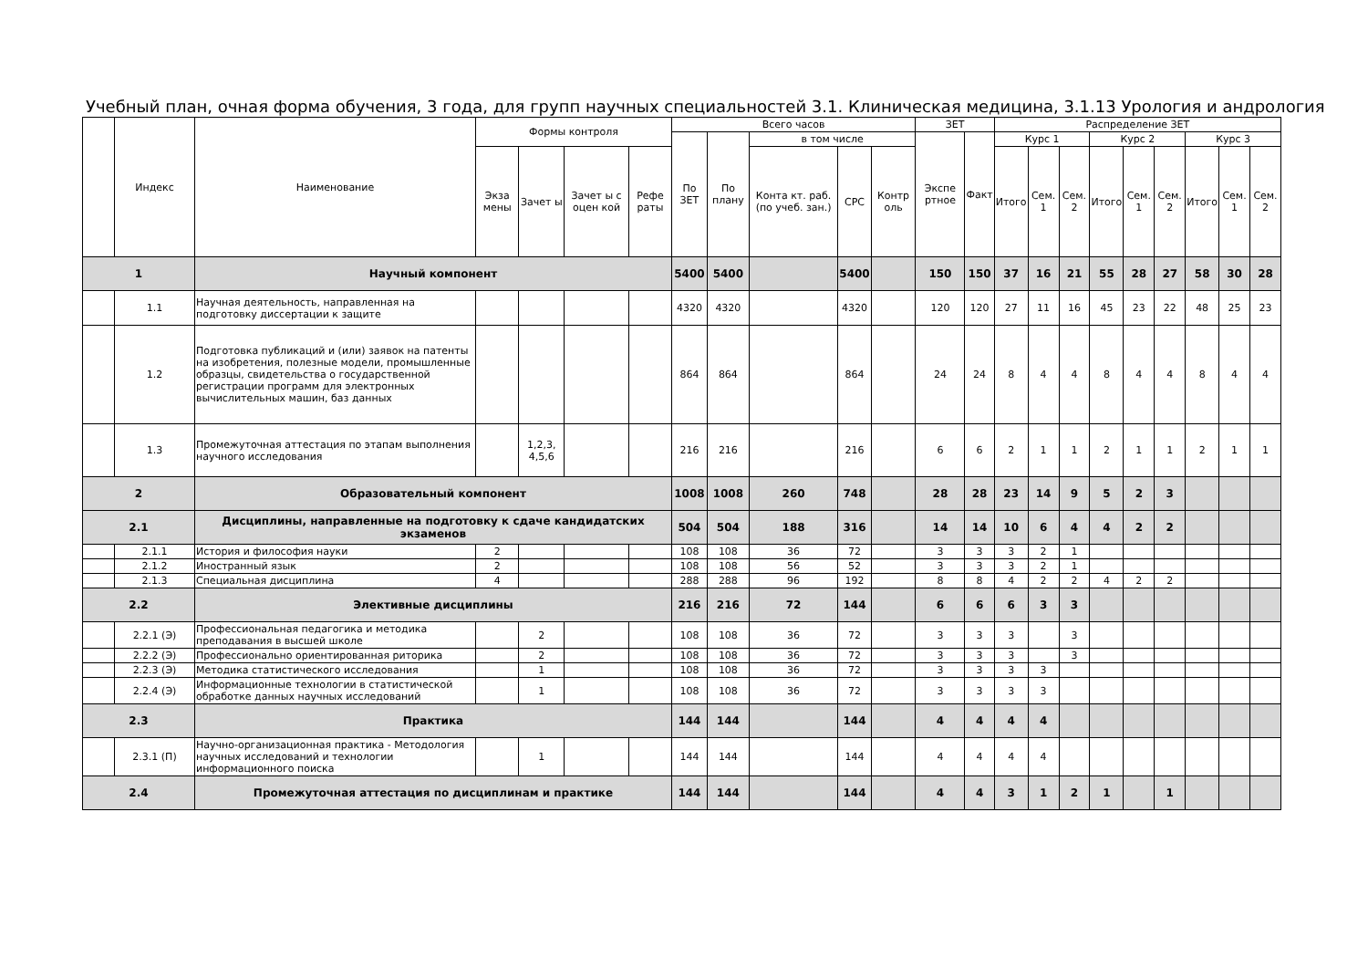Учебный план, очная форма обучения, 3 года, для групп научных специальностей 3.1. Клиническая медицина, 3.1.13 Урология и андрология
| | Индекс | Наименование | Формы контроля | | | | Всего часов | | | | | ЗЕТ | | Распределение ЗЕТ | | | | | | | | |
| --- | --- | --- | --- | --- | --- | --- | --- | --- | --- | --- | --- | --- | --- | --- | --- | --- | --- | --- | --- | --- | --- | --- |
| | | | | | | | По ЗЕТ | По плану | в том числе | | | Экспе ртное | Факт | Курс 1 | | | Курс 2 | | | Курс 3 | | |
| | | | Экза мены | Зачет ы | Зачет ы с оцен кой | Рефе раты | | | Конта кт. раб. (по учеб. зан.) | СРС | Контр оль | | | Итого | Сем. 1 | Сем. 2 | Итого | Сем. 1 | Сем. 2 | Итого | Сем. 1 | Сем. 2 |
| 1 | | Научный компонент | | | | | 5400 | 5400 | | 5400 | | 150 | 150 | 37 | 16 | 21 | 55 | 28 | 27 | 58 | 30 | 28 |
| | 1.1 | Научная деятельность, направленная на подготовку диссертации к защите | | | | | 4320 | 4320 | | 4320 | | 120 | 120 | 27 | 11 | 16 | 45 | 23 | 22 | 48 | 25 | 23 |
| | 1.2 | Подготовка публикаций и (или) заявок на патенты на изобретения, полезные модели, промышленные образцы, свидетельства о государственной регистрации программ для электронных вычислительных машин, баз данных | | | | | 864 | 864 | | 864 | | 24 | 24 | 8 | 4 | 4 | 8 | 4 | 4 | 8 | 4 | 4 |
| | 1.3 | Промежуточная аттестация по этапам выполнения научного исследования | | 1,2,3, 4,5,6 | | | 216 | 216 | | 216 | | 6 | 6 | 2 | 1 | 1 | 2 | 1 | 1 | 2 | 1 | 1 |
| 2 | | Образовательный компонент | | | | | 1008 | 1008 | 260 | 748 | | 28 | 28 | 23 | 14 | 9 | 5 | 2 | 3 | | | |
| 2.1 | | Дисциплины, направленные на подготовку к сдаче кандидатских экзаменов | | | | | 504 | 504 | 188 | 316 | | 14 | 14 | 10 | 6 | 4 | 4 | 2 | 2 | | | |
| | 2.1.1 | История и философия науки | 2 | | | | 108 | 108 | 36 | 72 | | 3 | 3 | 3 | 2 | 1 | | | | | | |
| | 2.1.2 | Иностранный язык | 2 | | | | 108 | 108 | 56 | 52 | | 3 | 3 | 3 | 2 | 1 | | | | | | |
| | 2.1.3 | Специальная дисциплина | 4 | | | | 288 | 288 | 96 | 192 | | 8 | 8 | 4 | 2 | 2 | 4 | 2 | 2 | | | |
| 2.2 | | Элективные дисциплины | | | | | 216 | 216 | 72 | 144 | | 6 | 6 | 6 | 3 | 3 | | | | | | |
| | 2.2.1 (Э) | Профессиональная педагогика и методика преподавания в высшей школе | | 2 | | | 108 | 108 | 36 | 72 | | 3 | 3 | 3 | | 3 | | | | | | |
| | 2.2.2 (Э) | Профессионально ориентированная риторика | | 2 | | | 108 | 108 | 36 | 72 | | 3 | 3 | 3 | | 3 | | | | | | |
| | 2.2.3 (Э) | Методика статистического исследования | | 1 | | | 108 | 108 | 36 | 72 | | 3 | 3 | 3 | 3 | | | | | | | |
| | 2.2.4 (Э) | Информационные технологии в статистической обработке данных научных исследований | | 1 | | | 108 | 108 | 36 | 72 | | 3 | 3 | 3 | 3 | | | | | | | |
| 2.3 | | Практика | | | | | 144 | 144 | | 144 | | 4 | 4 | 4 | 4 | | | | | | | |
| | 2.3.1 (П) | Научно-организационная практика - Методология научных исследований и технологии информационного поиска | | 1 | | | 144 | 144 | | 144 | | 4 | 4 | 4 | 4 | | | | | | | |
| 2.4 | | Промежуточная аттестация по дисциплинам и практике | | | | | 144 | 144 | | 144 | | 4 | 4 | 3 | 1 | 2 | 1 | | 1 | | | |